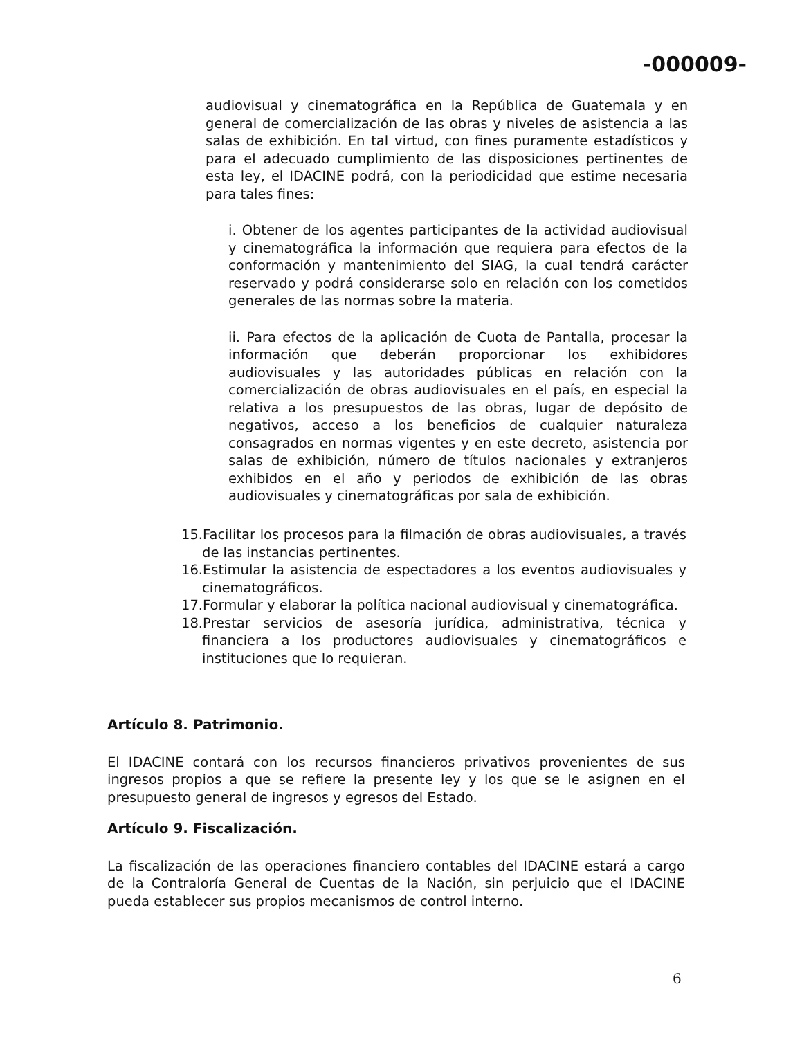-000009-
audiovisual y cinematográfica en la República de Guatemala y en general de comercialización de las obras y niveles de asistencia a las salas de exhibición. En tal virtud, con fines puramente estadísticos y para el adecuado cumplimiento de las disposiciones pertinentes de esta ley, el IDACINE podrá, con la periodicidad que estime necesaria para tales fines:
i. Obtener de los agentes participantes de la actividad audiovisual y cinematográfica la información que requiera para efectos de la conformación y mantenimiento del SIAG, la cual tendrá carácter reservado y podrá considerarse solo en relación con los cometidos generales de las normas sobre la materia.
ii. Para efectos de la aplicación de Cuota de Pantalla, procesar la información que deberán proporcionar los exhibidores audiovisuales y las autoridades públicas en relación con la comercialización de obras audiovisuales en el país, en especial la relativa a los presupuestos de las obras, lugar de depósito de negativos, acceso a los beneficios de cualquier naturaleza consagrados en normas vigentes y en este decreto, asistencia por salas de exhibición, número de títulos nacionales y extranjeros exhibidos en el año y periodos de exhibición de las obras audiovisuales y cinematográficas por sala de exhibición.
15.Facilitar los procesos para la filmación de obras audiovisuales, a través de las instancias pertinentes.
16.Estimular la asistencia de espectadores a los eventos audiovisuales y cinematográficos.
17.Formular y elaborar la política nacional audiovisual y cinematográfica.
18.Prestar servicios de asesoría jurídica, administrativa, técnica y financiera a los productores audiovisuales y cinematográficos e instituciones que lo requieran.
Artículo 8. Patrimonio.
El IDACINE contará con los recursos financieros privativos provenientes de sus ingresos propios a que se refiere la presente ley y los que se le asignen en el presupuesto general de ingresos y egresos del Estado.
Artículo 9. Fiscalización.
La fiscalización de las operaciones financiero contables del IDACINE estará a cargo de la Contraloría General de Cuentas de la Nación, sin perjuicio que el IDACINE pueda establecer sus propios mecanismos de control interno.
6